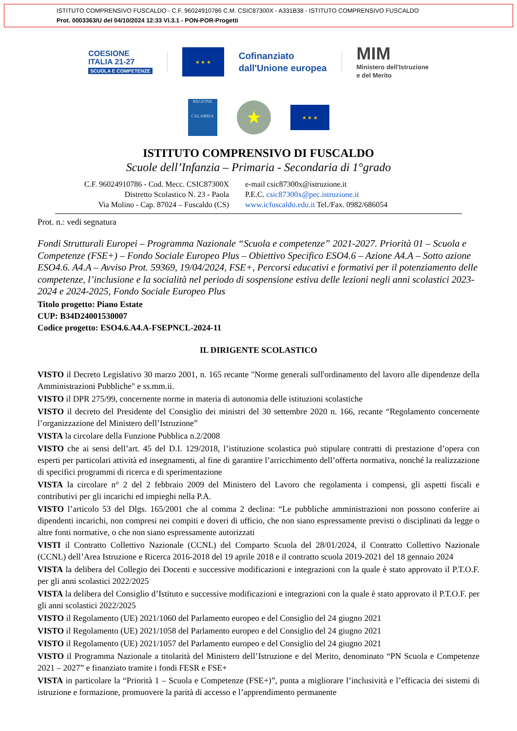ISTITUTO COMPRENSIVO FUSCALDO - C.F. 96024910786 C.M. CSIC87300X - A331B38 - ISTITUTO COMPRENSIVO FUSCALDO
Prot. 0003363/U del 04/10/2024 12:33 VI.3.1 - PON-POR-Progetti
COESIONE
ITALIA 21-27
SCUOLA E COMPETENZE
★ ★ ★
Cofinanziato
dall'Unione europea
MIM
Ministero dell'Istruzione
e del Merito
REGIONE
CALABRIA
★
★ ★ ★
ISTITUTO COMPRENSIVO DI FUSCALDO
Scuole dell’Infanzia – Primaria - Secondaria di 1°grado
C.F. 96024910786 - Cod. Mecc. CSIC87300X
Distretto Scolastico N. 23 - Paola
Via Molino - Cap. 87024 – Fuscaldo (CS)
e-mail csic87300x@istruzione.it
P.E.C. csic87300x@pec.istruzione.it
www.icfuscaldo.edu.it Tel./Fax. 0982/686054
Prot. n.: vedi segnatura
Fondi Strutturali Europei – Programma Nazionale “Scuola e competenze” 2021-2027. Priorità 01 – Scuola e Competenze (FSE+) – Fondo Sociale Europeo Plus – Obiettivo Specifico ESO4.6 – Azione A4.A – Sotto azione ESO4.6. A4.A – Avviso Prot. 59369, 19/04/2024, FSE+, Percorsi educativi e formativi per il potenziamento delle competenze, l’inclusione e la socialità nel periodo di sospensione estiva delle lezioni negli anni scolastici 2023-2024 e 2024-2025, Fondo Sociale Europeo Plus
Titolo progetto: Piano Estate
CUP: B34D24001530007
Codice progetto: ESO4.6.A4.A-FSEPNCL-2024-11
IL DIRIGENTE SCOLASTICO
VISTO il Decreto Legislativo 30 marzo 2001, n. 165 recante "Norme generali sull'ordinamento del lavoro alle dipendenze della Amministrazioni Pubbliche" e ss.mm.ii.
VISTO il DPR 275/99, concernente norme in materia di autonomia delle istituzioni scolastiche
VISTO il decreto del Presidente del Consiglio dei ministri del 30 settembre 2020 n. 166, recante “Regolamento concernente l’organizzazione del Ministero dell’Istruzione”
VISTA la circolare della Funzione Pubblica n.2/2008
VISTO che ai sensi dell’art. 45 del D.I. 129/2018, l’istituzione scolastica può stipulare contratti di prestazione d’opera con esperti per particolari attività ed insegnamenti, al fine di garantire l’arricchimento dell’offerta normativa, nonché la realizzazione di specifici programmi di ricerca e di sperimentazione
VISTA la circolare n° 2 del 2 febbraio 2009 del Ministero del Lavoro che regolamenta i compensi, gli aspetti fiscali e contributivi per gli incarichi ed impieghi nella P.A.
VISTO l’articolo 53 del Dlgs. 165/2001 che al comma 2 declina: “Le pubbliche amministrazioni non possono conferire ai dipendenti incarichi, non compresi nei compiti e doveri di ufficio, che non siano espressamente previsti o disciplinati da legge o altre fonti normative, o che non siano espressamente autorizzati
VISTI il Contratto Collettivo Nazionale (CCNL) del Comparto Scuola del 28/01/2024, il Contratto Collettivo Nazionale (CCNL) dell’Area Istruzione e Ricerca 2016-2018 del 19 aprile 2018 e il contratto scuola 2019-2021 del 18 gennaio 2024
VISTA la delibera del Collegio dei Docenti e successive modificazioni e integrazioni con la quale è stato approvato il P.T.O.F. per gli anni scolastici 2022/2025
VISTA la delibera del Consiglio d’Istituto e successive modificazioni e integrazioni con la quale è stato approvato il P.T.O.F. per gli anni scolastici 2022/2025
VISTO il Regolamento (UE) 2021/1060 del Parlamento europeo e del Consiglio del 24 giugno 2021
VISTO il Regolamento (UE) 2021/1058 del Parlamento europeo e del Consiglio del 24 giugno 2021
VISTO il Regolamento (UE) 2021/1057 del Parlamento europeo e del Consiglio del 24 giugno 2021
VISTO il Programma Nazionale a titolarità del Ministero dell’Istruzione e del Merito, denominato “PN Scuola e Competenze 2021 – 2027” e finanziato tramite i fondi FESR e FSE+
VISTA in particolare la “Priorità 1 – Scuola e Competenze (FSE+)”, punta a migliorare l’inclusività e l’efficacia dei sistemi di istruzione e formazione, promuovere la parità di accesso e l’apprendimento permanente